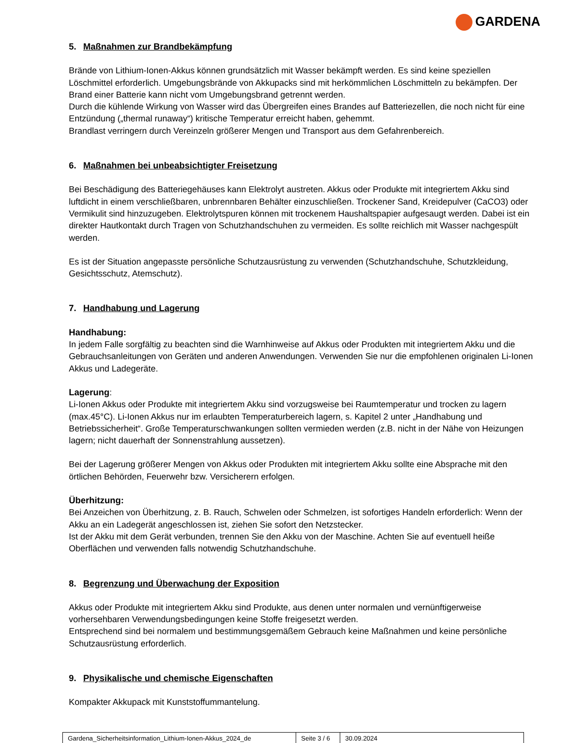GARDENA
5. Maßnahmen zur Brandbekämpfung
Brände von Lithium-Ionen-Akkus können grundsätzlich mit Wasser bekämpft werden. Es sind keine speziellen Löschmittel erforderlich. Umgebungsbrände von Akkupacks sind mit herkömmlichen Löschmitteln zu bekämpfen. Der Brand einer Batterie kann nicht vom Umgebungsbrand getrennt werden.
Durch die kühlende Wirkung von Wasser wird das Übergreifen eines Brandes auf Batteriezellen, die noch nicht für eine Entzündung („thermal runaway“) kritische Temperatur erreicht haben, gehemmt.
Brandlast verringern durch Vereinzeln größerer Mengen und Transport aus dem Gefahrenbereich.
6. Maßnahmen bei unbeabsichtigter Freisetzung
Bei Beschädigung des Batteriegehäuses kann Elektrolyt austreten. Akkus oder Produkte mit integriertem Akku sind luftdicht in einem verschließbaren, unbrennbaren Behälter einzuschließen. Trockener Sand, Kreidepulver (CaCO3) oder Vermikulit sind hinzuzugeben. Elektrolytspuren können mit trockenem Haushaltspapier aufgesaugt werden. Dabei ist ein direkter Hautkontakt durch Tragen von Schutzhandschuhen zu vermeiden. Es sollte reichlich mit Wasser nachgespült werden.
Es ist der Situation angepasste persönliche Schutzausrüstung zu verwenden (Schutzhandschuhe, Schutzkleidung, Gesichtsschutz, Atemschutz).
7. Handhabung und Lagerung
Handhabung:
In jedem Falle sorgfältig zu beachten sind die Warnhinweise auf Akkus oder Produkten mit integriertem Akku und die Gebrauchsanleitungen von Geräten und anderen Anwendungen. Verwenden Sie nur die empfohlenen originalen Li-Ionen Akkus und Ladegeräte.
Lagerung:
Li-Ionen Akkus oder Produkte mit integriertem Akku sind vorzugsweise bei Raumtemperatur und trocken zu lagern (max.45°C). Li-Ionen Akkus nur im erlaubten Temperaturbereich lagern, s. Kapitel 2 unter „Handhabung und Betriebssicherheit“. Große Temperaturschwankungen sollten vermieden werden (z.B. nicht in der Nähe von Heizungen lagern; nicht dauerhaft der Sonnenstrahlung aussetzen).
Bei der Lagerung größerer Mengen von Akkus oder Produkten mit integriertem Akku sollte eine Absprache mit den örtlichen Behörden, Feuerwehr bzw. Versicherern erfolgen.
Überhitzung:
Bei Anzeichen von Überhitzung, z. B. Rauch, Schwelen oder Schmelzen, ist sofortiges Handeln erforderlich: Wenn der Akku an ein Ladegerät angeschlossen ist, ziehen Sie sofort den Netzstecker.
Ist der Akku mit dem Gerät verbunden, trennen Sie den Akku von der Maschine. Achten Sie auf eventuell heiße Oberflächen und verwenden falls notwendig Schutzhandschuhe.
8. Begrenzung und Überwachung der Exposition
Akkus oder Produkte mit integriertem Akku sind Produkte, aus denen unter normalen und vernünftigerweise vorhersehbaren Verwendungsbedingungen keine Stoffe freigesetzt werden.
Entsprechend sind bei normalem und bestimmungsgemäßem Gebrauch keine Maßnahmen und keine persönliche Schutzausrüstung erforderlich.
9. Physikalische und chemische Eigenschaften
Kompakter Akkupack mit Kunststoffummantelung.
| Gardena_Sicherheitsinformation_Lithium-Ionen-Akkus_2024_de | Seite 3 / 6 | 30.09.2024 |